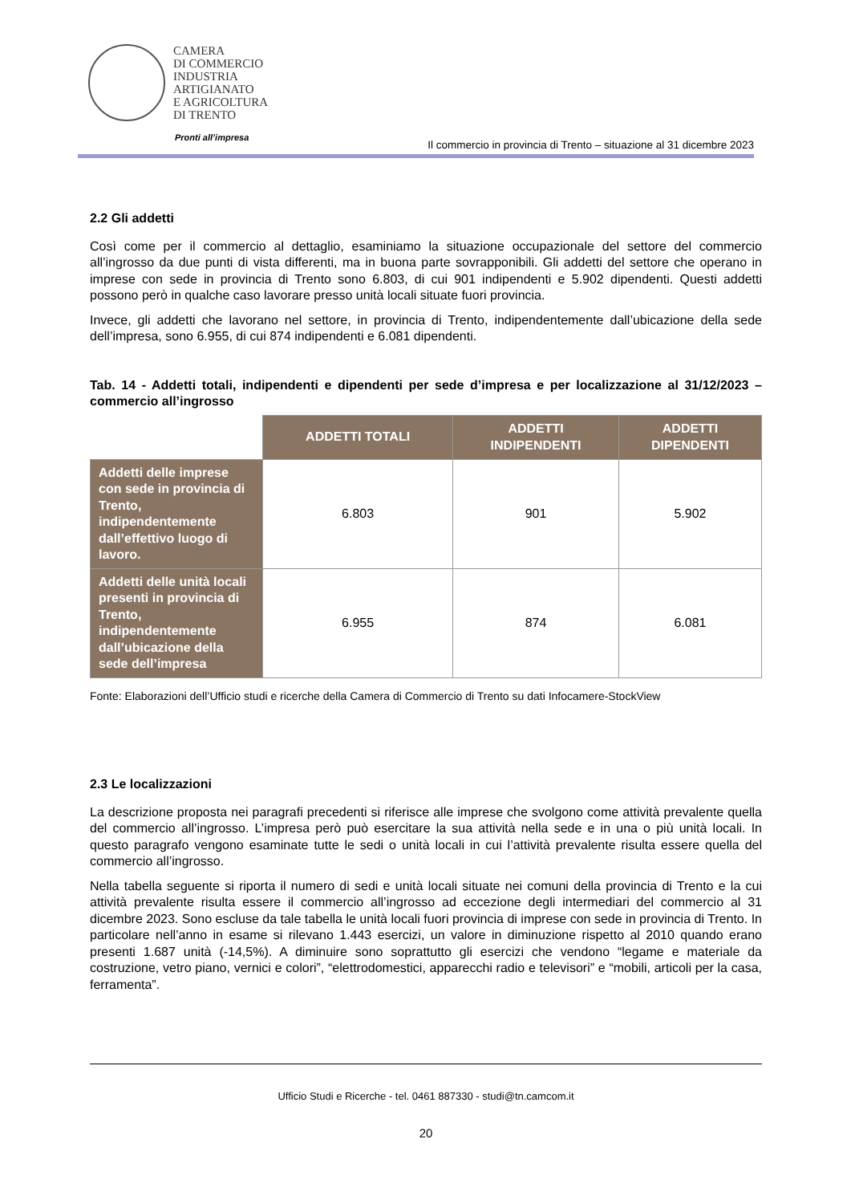CAMERA
DI COMMERCIO
INDUSTRIA
ARTIGIANATO
E AGRICOLTURA
DI TRENTO
Pronti all’impresa
Il commercio in provincia di Trento – situazione al 31 dicembre 2023
2.2 Gli addetti
Così come per il commercio al dettaglio, esaminiamo la situazione occupazionale del settore del commercio all’ingrosso da due punti di vista differenti, ma in buona parte sovrapponibili. Gli addetti del settore che operano in imprese con sede in provincia di Trento sono 6.803, di cui 901 indipendenti e 5.902 dipendenti. Questi addetti possono però in qualche caso lavorare presso unità locali situate fuori provincia.
Invece, gli addetti che lavorano nel settore, in provincia di Trento, indipendentemente dall’ubicazione della sede dell’impresa, sono 6.955, di cui 874 indipendenti e 6.081 dipendenti.
Tab. 14 - Addetti totali, indipendenti e dipendenti per sede d’impresa e per localizzazione al 31/12/2023 – commercio all’ingrosso
| | ADDETTI TOTALI | ADDETTI INDIPENDENTI | ADDETTI DIPENDENTI |
| --- | --- | --- | --- |
| Addetti delle imprese con sede in provincia di Trento, indipendentemente dall’effettivo luogo di lavoro. | 6.803 | 901 | 5.902 |
| Addetti delle unità locali presenti in provincia di Trento, indipendentemente dall’ubicazione della sede dell’impresa | 6.955 | 874 | 6.081 |
Fonte: Elaborazioni dell’Ufficio studi e ricerche della Camera di Commercio di Trento su dati Infocamere-StockView
2.3 Le localizzazioni
La descrizione proposta nei paragrafi precedenti si riferisce alle imprese che svolgono come attività prevalente quella del commercio all’ingrosso. L’impresa però può esercitare la sua attività nella sede e in una o più unità locali. In questo paragrafo vengono esaminate tutte le sedi o unità locali in cui l’attività prevalente risulta essere quella del commercio all’ingrosso.
Nella tabella seguente si riporta il numero di sedi e unità locali situate nei comuni della provincia di Trento e la cui attività prevalente risulta essere il commercio all’ingrosso ad eccezione degli intermediari del commercio al 31 dicembre 2023. Sono escluse da tale tabella le unità locali fuori provincia di imprese con sede in provincia di Trento. In particolare nell’anno in esame si rilevano 1.443 esercizi, un valore in diminuzione rispetto al 2010 quando erano presenti 1.687 unità (-14,5%). A diminuire sono soprattutto gli esercizi che vendono “legame e materiale da costruzione, vetro piano, vernici e colori”, “elettrodomestici, apparecchi radio e televisori” e “mobili, articoli per la casa, ferramenta”.
Ufficio Studi e Ricerche - tel. 0461 887330 - studi@tn.camcom.it
20